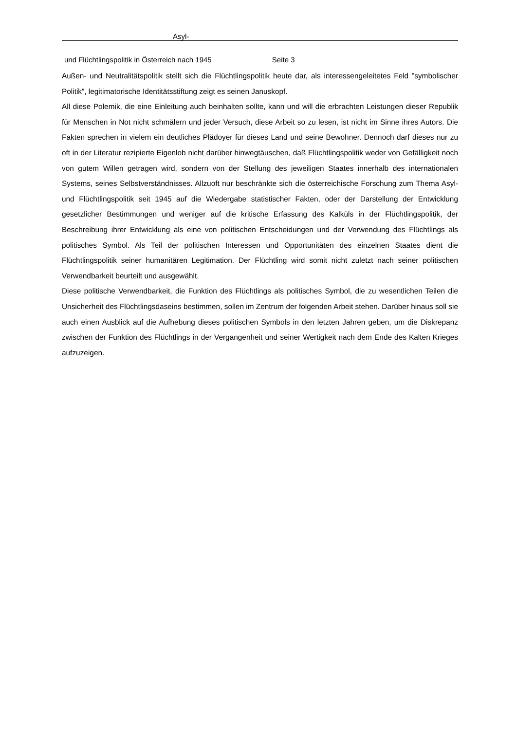Asyl-
und Flüchtlingspolitik in Österreich nach 1945 Seite 3
Außen- und Neutralitätspolitik stellt sich die Flüchtlingspolitik heute dar, als interessengeleitetes Feld ”symbolischer Politik”, legitimatorische Identitätsstiftung zeigt es seinen Januskopf.
All diese Polemik, die eine Einleitung auch beinhalten sollte, kann und will die erbrachten Leistungen dieser Republik für Menschen in Not nicht schmälern und jeder Versuch, diese Arbeit so zu lesen, ist nicht im Sinne ihres Autors. Die Fakten sprechen in vielem ein deutliches Plädoyer für dieses Land und seine Bewohner. Dennoch darf dieses nur zu oft in der Literatur rezipierte Eigenlob nicht darüber hinwegtäuschen, daß Flüchtlingspolitik weder von Gefälligkeit noch von gutem Willen getragen wird, sondern von der Stellung des jeweiligen Staates innerhalb des internationalen Systems, seines Selbstverständnisses. Allzuoft nur beschränkte sich die österreichische Forschung zum Thema Asyl- und Flüchtlingspolitik seit 1945 auf die Wiedergabe statistischer Fakten, oder der Darstellung der Entwicklung gesetzlicher Bestimmungen und weniger auf die kritische Erfassung des Kalküls in der Flüchtlingspolitik, der Beschreibung ihrer Entwicklung als eine von politischen Entscheidungen und der Verwendung des Flüchtlings als politisches Symbol. Als Teil der politischen Interessen und Opportunitäten des einzelnen Staates dient die Flüchtlingspolitik seiner humanitären Legitimation. Der Flüchtling wird somit nicht zuletzt nach seiner politischen Verwendbarkeit beurteilt und ausgewählt.
Diese politische Verwendbarkeit, die Funktion des Flüchtlings als politisches Symbol, die zu wesentlichen Teilen die Unsicherheit des Flüchtlingsdaseins bestimmen, sollen im Zentrum der folgenden Arbeit stehen. Darüber hinaus soll sie auch einen Ausblick auf die Aufhebung dieses politischen Symbols in den letzten Jahren geben, um die Diskrepanz zwischen der Funktion des Flüchtlings in der Vergangenheit und seiner Wertigkeit nach dem Ende des Kalten Krieges aufzuzeigen.